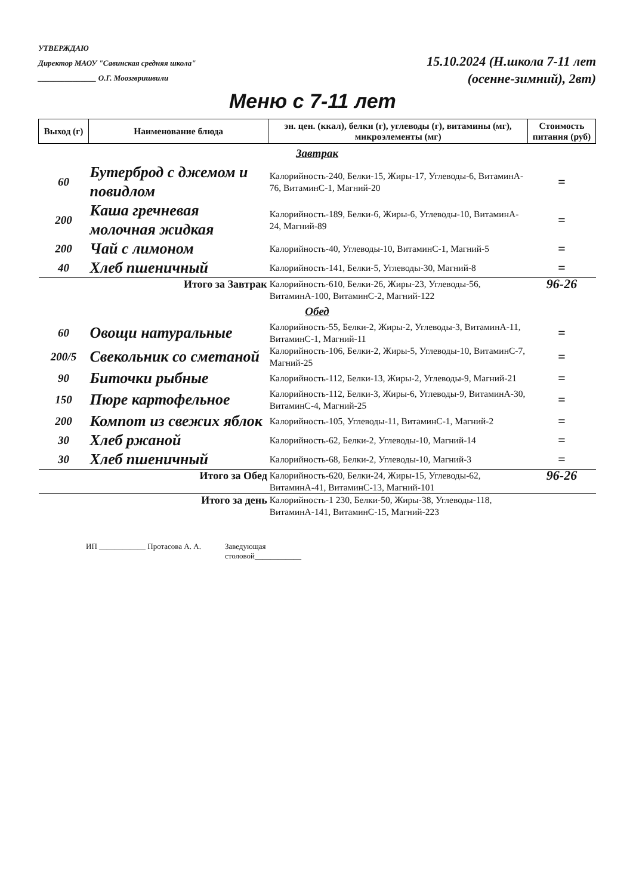УТВЕРЖДАЮ
Директор МАОУ "Савинская средняя школа"
_______________ О.Г. Моозгвришвили
15.10.2024 (Н.школа 7-11 лет
(осенне-зимний), 2вт)
Меню с 7-11 лет
| Выход (г) | Наименование блюда | эн. цен. (ккал), белки (г), углеводы (г), витамины (мг), микроэлементы (мг) | Стоимость питания (руб) |
| --- | --- | --- | --- |
| Завтрак | | | |
| 60 | Бутерброд с джемом и повидлом | Калорийность-240, Белки-15, Жиры-17, Углеводы-6, ВитаминA-76, ВитаминC-1, Магний-20 | = |
| 200 | Каша гречневая молочная жидкая | Калорийность-189, Белки-6, Жиры-6, Углеводы-10, ВитаминA-24, Магний-89 | = |
| 200 | Чай с лимоном | Калорийность-40, Углеводы-10, ВитаминC-1, Магний-5 | = |
| 40 | Хлеб пшеничный | Калорийность-141, Белки-5, Углеводы-30, Магний-8 | = |
| Итого за Завтрак | | Калорийность-610, Белки-26, Жиры-23, Углеводы-56, ВитаминA-100, ВитаминC-2, Магний-122 | 96-26 |
| Обед | | | |
| 60 | Овощи натуральные | Калорийность-55, Белки-2, Жиры-2, Углеводы-3, ВитаминA-11, ВитаминC-1, Магний-11 | = |
| 200/5 | Свекольник со сметаной | Калорийность-106, Белки-2, Жиры-5, Углеводы-10, ВитаминC-7, Магний-25 | = |
| 90 | Биточки рыбные | Калорийность-112, Белки-13, Жиры-2, Углеводы-9, Магний-21 | = |
| 150 | Пюре картофельное | Калорийность-112, Белки-3, Жиры-6, Углеводы-9, ВитаминA-30, ВитаминC-4, Магний-25 | = |
| 200 | Компот из свежих яблок | Калорийность-105, Углеводы-11, ВитаминC-1, Магний-2 | = |
| 30 | Хлеб ржаной | Калорийность-62, Белки-2, Углеводы-10, Магний-14 | = |
| 30 | Хлеб пшеничный | Калорийность-68, Белки-2, Углеводы-10, Магний-3 | = |
| Итого за Обед | | Калорийность-620, Белки-24, Жиры-15, Углеводы-62, ВитаминA-41, ВитаминC-13, Магний-101 | 96-26 |
| Итого за день | | Калорийность-1 230, Белки-50, Жиры-38, Углеводы-118, ВитаминA-141, ВитаминC-15, Магний-223 | |
ИП ____________ Протасова А. А. Заведующая
столовой____________